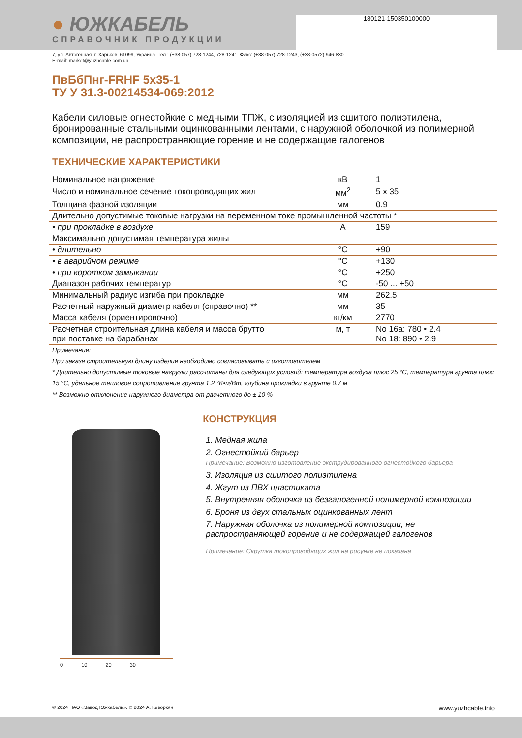180121-150350100000
● ЮЖКАБЕЛЬ
СПРАВОЧНИК ПРОДУКЦИИ
7, ул. Автогенная, г. Харьков, 61099, Украина. Тел.: (+38-057) 728-1244, 728-1241. Факс: (+38-057) 728-1243, (+38-0572) 946-830
E-mail: market@yuzhcable.com.ua
ПвБбПнг-FRHF 5x35-1
ТУ У 31.3-00214534-069:2012
Кабели силовые огнестойкие с медными ТПЖ, с изоляцией из сшитого полиэтилена, бронированные стальными оцинкованными лентами, с наружной оболочкой из полимерной композиции, не распространяющие горение и не содержащие галогенов
ТЕХНИЧЕСКИЕ ХАРАКТЕРИСТИКИ
| Номинальное напряжение | кВ | 1 |
| Число и номинальное сечение токопроводящих жил | мм<sup>2</sup> | 5 x 35 |
| Толщина фазной изоляции | мм | 0.9 |
| Длительно допустимые токовые нагрузки на переменном токе промышленной частоты * | | |
| • при прокладке в воздухе | А | 159 |
| Максимально допустимая температура жилы | | |
| • длительно | °C | +90 |
| • в аварийном режиме | °C | +130 |
| • при коротком замыкании | °C | +250 |
| Диапазон рабочих температур | °C | -50 ... +50 |
| Минимальный радиус изгиба при прокладке | мм | 262.5 |
| Расчетный наружный диаметр кабеля (справочно) ** | мм | 35 |
| Масса кабеля (ориентировочно) | кг/км | 2770 |
| Расчетная строительная длина кабеля и масса брутто при поставке на барабанах | м, т | No 16а: 780 • 2.4 No 18: 890 • 2.9 |
Примечания:
При заказе строительную длину изделия необходимо согласовывать с изготовителем
* Длительно допустимые токовые нагрузки рассчитаны для следующих условий: температура воздуха плюс 25 °C, температура грунта плюс 15 °C, удельное тепловое сопротивление грунта 1.2 °K•м/Вт, глубина прокладки в грунте 0.7 м
** Возможно отклонение наружного диаметра от расчетного до ± 10 %
0 10 20 30
КОНСТРУКЦИЯ
1. Медная жила
2. Огнестойкий барьер
Примечание: Возможно изготовление экструдированного огнестойкого барьера
3. Изоляция из сшитого полиэтилена
4. Жгут из ПВХ пластиката
5. Внутренняя оболочка из безгалогенной полимерной композиции
6. Броня из двух стальных оцинкованных лент
7. Наружная оболочка из полимерной композиции, не распространяющей горение и не содержащей галогенов
Примечание: Скрутка токопроводящих жил на рисунке не показана
© 2024 ПАО «Завод Южкабель». © 2024 А. Кеворкян www.yuzhcable.info